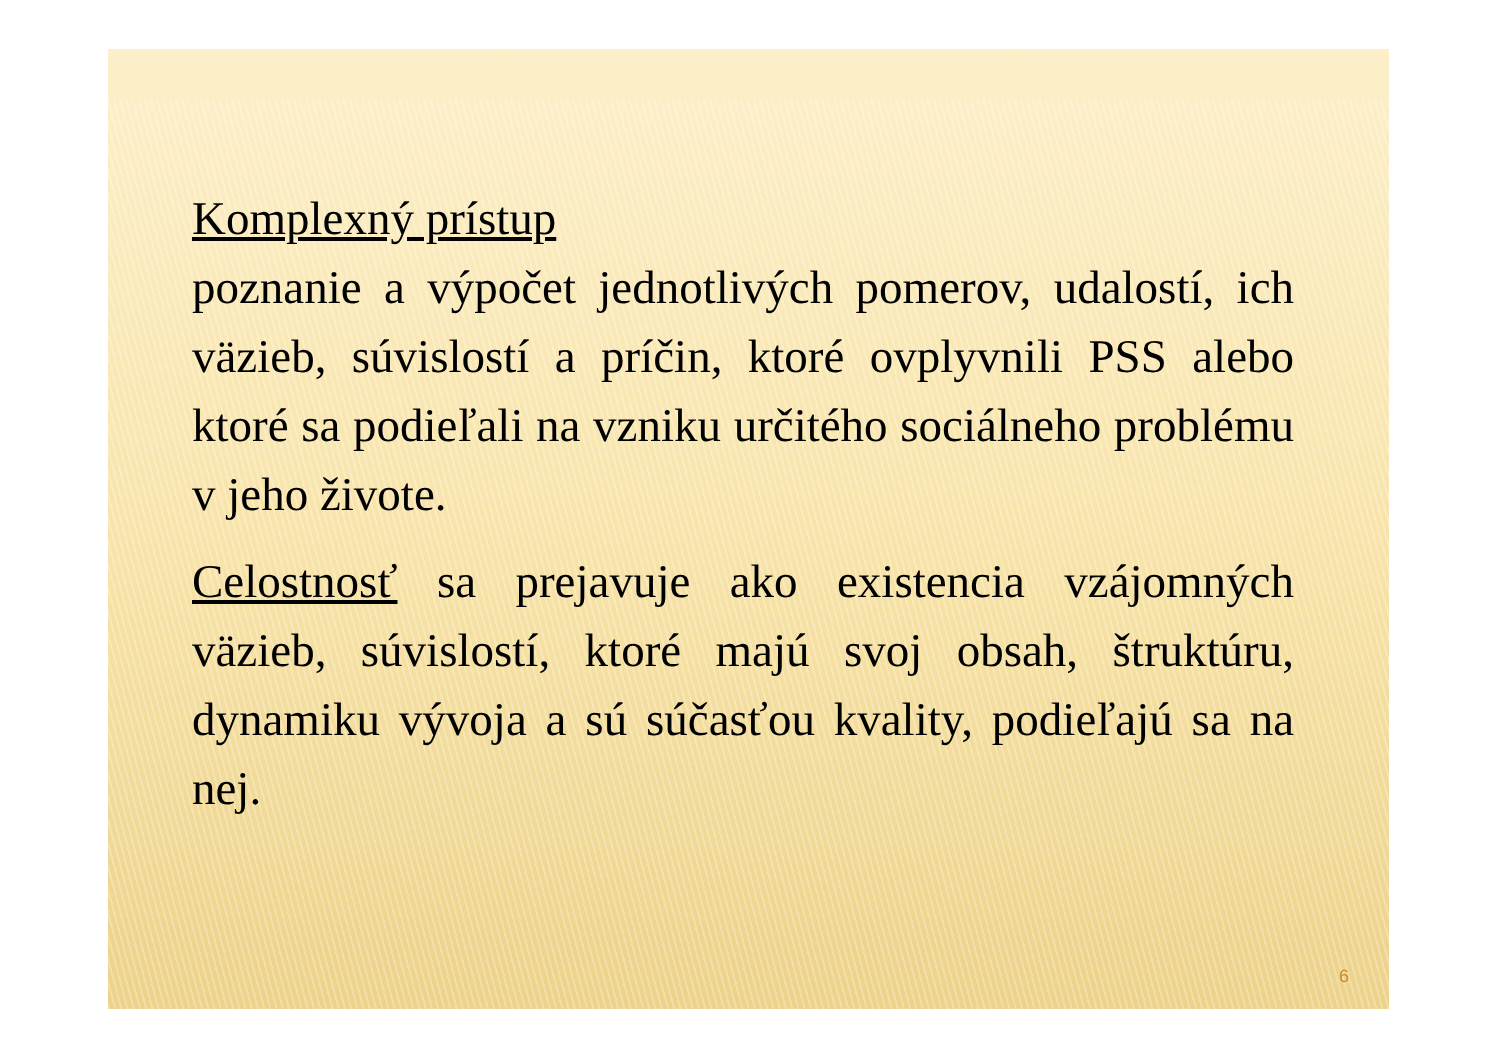Komplexný prístup
poznanie a výpočet jednotlivých pomerov, udalostí, ich väzieb, súvislostí a príčin, ktoré ovplyvnili PSS alebo ktoré sa podieľali na vzniku určitého sociálneho problému v jeho živote.
Celostnosť sa prejavuje ako existencia vzájomných väzieb, súvislostí, ktoré majú svoj obsah, štruktúru, dynamiku vývoja a sú súčasťou kvality, podieľajú sa na nej.
6